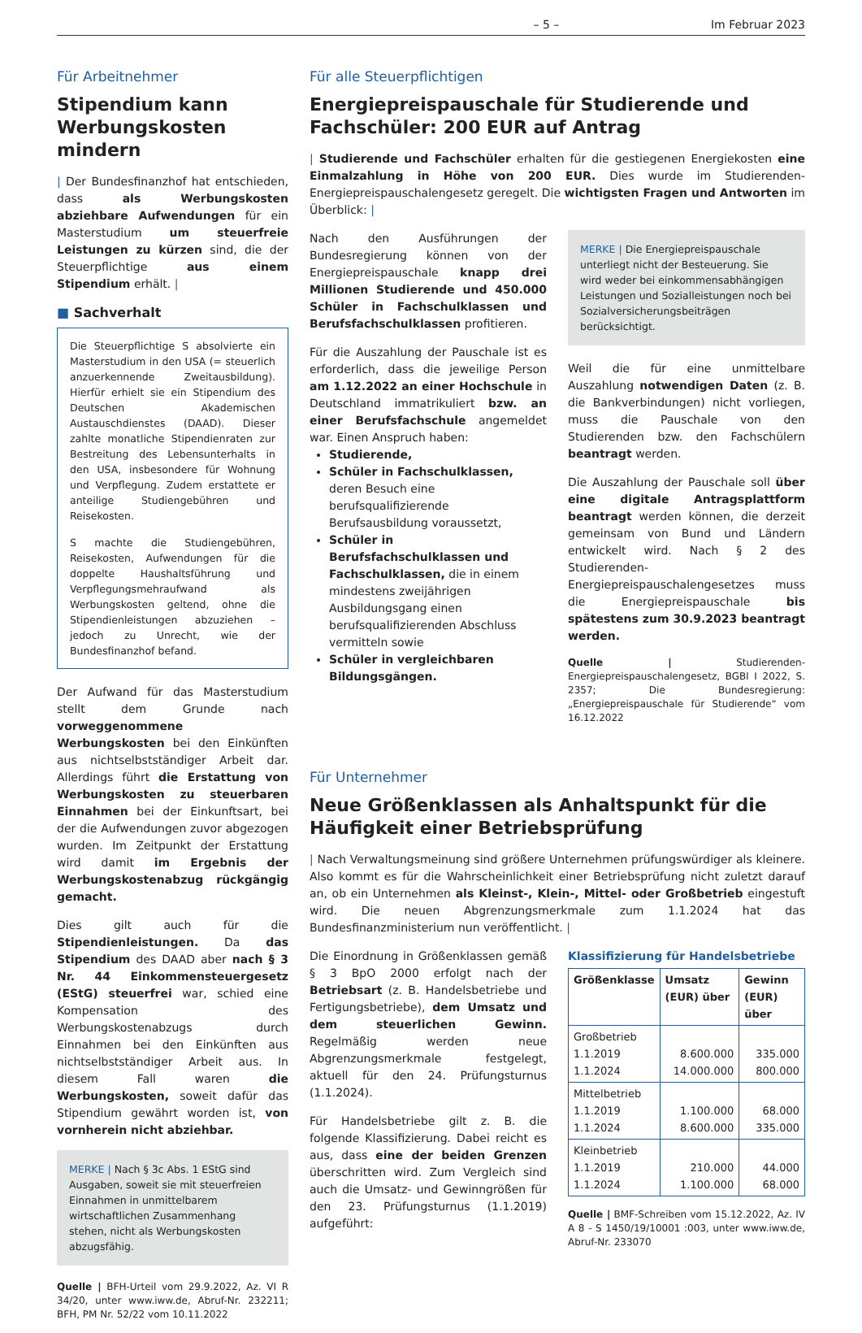– 5 – Im Februar 2023
Für Arbeitnehmer
Stipendium kann Werbungskosten mindern
| Der Bundesfinanzhof hat entschieden, dass als Werbungskosten abziehbare Aufwendungen für ein Masterstudium um steuerfreie Leistungen zu kürzen sind, die der Steuerpflichtige aus einem Stipendium erhält. |
■ Sachverhalt
Die Steuerpflichtige S absolvierte ein Masterstudium in den USA (= steuerlich anzuerkennende Zweitausbildung). Hierfür erhielt sie ein Stipendium des Deutschen Akademischen Austauschdienstes (DAAD). Dieser zahlte monatliche Stipendienraten zur Bestreitung des Lebensunterhalts in den USA, insbesondere für Wohnung und Verpflegung. Zudem erstattete er anteilige Studiengebühren und Reisekosten.
S machte die Studiengebühren, Reisekosten, Aufwendungen für die doppelte Haushaltsführung und Verpflegungsmehraufwand als Werbungskosten geltend, ohne die Stipendienleistungen abzuziehen – jedoch zu Unrecht, wie der Bundesfinanzhof befand.
Der Aufwand für das Masterstudium stellt dem Grunde nach vorweggenommene Werbungskosten bei den Einkünften aus nichtselbstständiger Arbeit dar. Allerdings führt die Erstattung von Werbungskosten zu steuerbaren Einnahmen bei der Einkunftsart, bei der die Aufwendungen zuvor abgezogen wurden. Im Zeitpunkt der Erstattung wird damit im Ergebnis der Werbungskostenabzug rückgängig gemacht.
Dies gilt auch für die Stipendienleistungen. Da das Stipendium des DAAD aber nach § 3 Nr. 44 Einkommensteuergesetz (EStG) steuerfrei war, schied eine Kompensation des Werbungskostenabzugs durch Einnahmen bei den Einkünften aus nichtselbstständiger Arbeit aus. In diesem Fall waren die Werbungskosten, soweit dafür das Stipendium gewährt worden ist, von vornherein nicht abziehbar.
MERKE | Nach § 3c Abs. 1 EStG sind Ausgaben, soweit sie mit steuerfreien Einnahmen in unmittelbarem wirtschaftlichen Zusammenhang stehen, nicht als Werbungskosten abzugsfähig.
Quelle | BFH-Urteil vom 29.9.2022, Az. VI R 34/20, unter www.iww.de, Abruf-Nr. 232211; BFH, PM Nr. 52/22 vom 10.11.2022
Für alle Steuerpflichtigen
Energiepreispauschale für Studierende und Fachschüler: 200 EUR auf Antrag
| Studierende und Fachschüler erhalten für die gestiegenen Energiekosten eine Einmalzahlung in Höhe von 200 EUR. Dies wurde im Studierenden-Energiepreispauschalengesetz geregelt. Die wichtigsten Fragen und Antworten im Überblick: |
Nach den Ausführungen der Bundesregierung können von der Energiepreispauschale knapp drei Millionen Studierende und 450.000 Schüler in Fachschulklassen und Berufsfachschulklassen profitieren.
Für die Auszahlung der Pauschale ist es erforderlich, dass die jeweilige Person am 1.12.2022 an einer Hochschule in Deutschland immatrikuliert bzw. an einer Berufsfachschule angemeldet war. Einen Anspruch haben:
Studierende,
Schüler in Fachschulklassen, deren Besuch eine berufsqualifizierende Berufsausbildung voraussetzt,
Schüler in Berufsfachschulklassen und Fachschulklassen, die in einem mindestens zweijährigen Ausbildungsgang einen berufsqualifizierenden Abschluss vermitteln sowie
Schüler in vergleichbaren Bildungsgängen.
MERKE | Die Energiepreispauschale unterliegt nicht der Besteuerung. Sie wird weder bei einkommensabhängigen Leistungen und Sozialleistungen noch bei Sozialversicherungsbeiträgen berücksichtigt.
Weil die für eine unmittelbare Auszahlung notwendigen Daten (z. B. die Bankverbindungen) nicht vorliegen, muss die Pauschale von den Studierenden bzw. den Fachschülern beantragt werden.
Die Auszahlung der Pauschale soll über eine digitale Antragsplattform beantragt werden können, die derzeit gemeinsam von Bund und Ländern entwickelt wird. Nach § 2 des Studierenden-Energiepreispauschalengesetzes muss die Energiepreispauschale bis spätestens zum 30.9.2023 beantragt werden.
Quelle | Studierenden-Energiepreispauschalengesetz, BGBl I 2022, S. 2357; Die Bundesregierung: „Energiepreispauschale für Studierende“ vom 16.12.2022
Für Unternehmer
Neue Größenklassen als Anhaltspunkt für die Häufigkeit einer Betriebsprüfung
| Nach Verwaltungsmeinung sind größere Unternehmen prüfungswürdiger als kleinere. Also kommt es für die Wahrscheinlichkeit einer Betriebsprüfung nicht zuletzt darauf an, ob ein Unternehmen als Kleinst-, Klein-, Mittel- oder Großbetrieb eingestuft wird. Die neuen Abgrenzungsmerkmale zum 1.1.2024 hat das Bundesfinanzministerium nun veröffentlicht. |
Die Einordnung in Größenklassen gemäß § 3 BpO 2000 erfolgt nach der Betriebsart (z. B. Handelsbetriebe und Fertigungsbetriebe), dem Umsatz und dem steuerlichen Gewinn. Regelmäßig werden neue Abgrenzungsmerkmale festgelegt, aktuell für den 24. Prüfungsturnus (1.1.2024).
Für Handelsbetriebe gilt z. B. die folgende Klassifizierung. Dabei reicht es aus, dass eine der beiden Grenzen überschritten wird. Zum Vergleich sind auch die Umsatz- und Gewinngrößen für den 23. Prüfungsturnus (1.1.2019) aufgeführt:
Klassifizierung für Handelsbetriebe
| Größenklasse | Umsatz (EUR) über | Gewinn (EUR) über |
| --- | --- | --- |
| Großbetrieb 1.1.2019 1.1.2024 | 8.600.000 14.000.000 | 335.000 800.000 |
| Mittelbetrieb 1.1.2019 1.1.2024 | 1.100.000 8.600.000 | 68.000 335.000 |
| Kleinbetrieb 1.1.2019 1.1.2024 | 210.000 1.100.000 | 44.000 68.000 |
Quelle | BMF-Schreiben vom 15.12.2022, Az. IV A 8 - S 1450/19/10001 :003, unter www.iww.de, Abruf-Nr. 233070